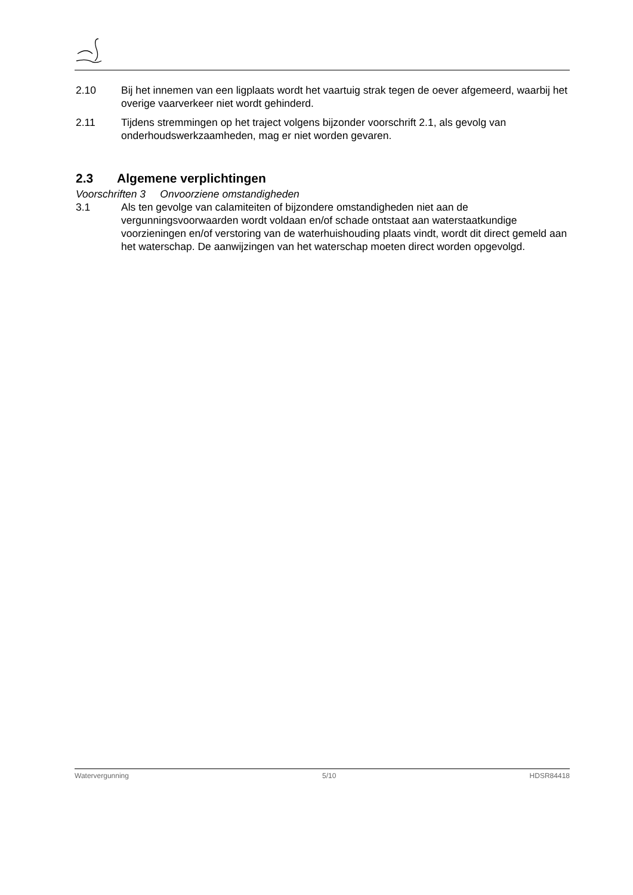2.10 Bij het innemen van een ligplaats wordt het vaartuig strak tegen de oever afgemeerd, waarbij het overige vaarverkeer niet wordt gehinderd.
2.11 Tijdens stremmingen op het traject volgens bijzonder voorschrift 2.1, als gevolg van onderhoudswerkzaamheden, mag er niet worden gevaren.
2.3 Algemene verplichtingen
Voorschriften 3 Onvoorziene omstandigheden
3.1 Als ten gevolge van calamiteiten of bijzondere omstandigheden niet aan de vergunningsvoorwaarden wordt voldaan en/of schade ontstaat aan waterstaatkundige voorzieningen en/of verstoring van de waterhuishouding plaats vindt, wordt dit direct gemeld aan het waterschap. De aanwijzingen van het waterschap moeten direct worden opgevolgd.
Watervergunning 5/10 HDSR84418